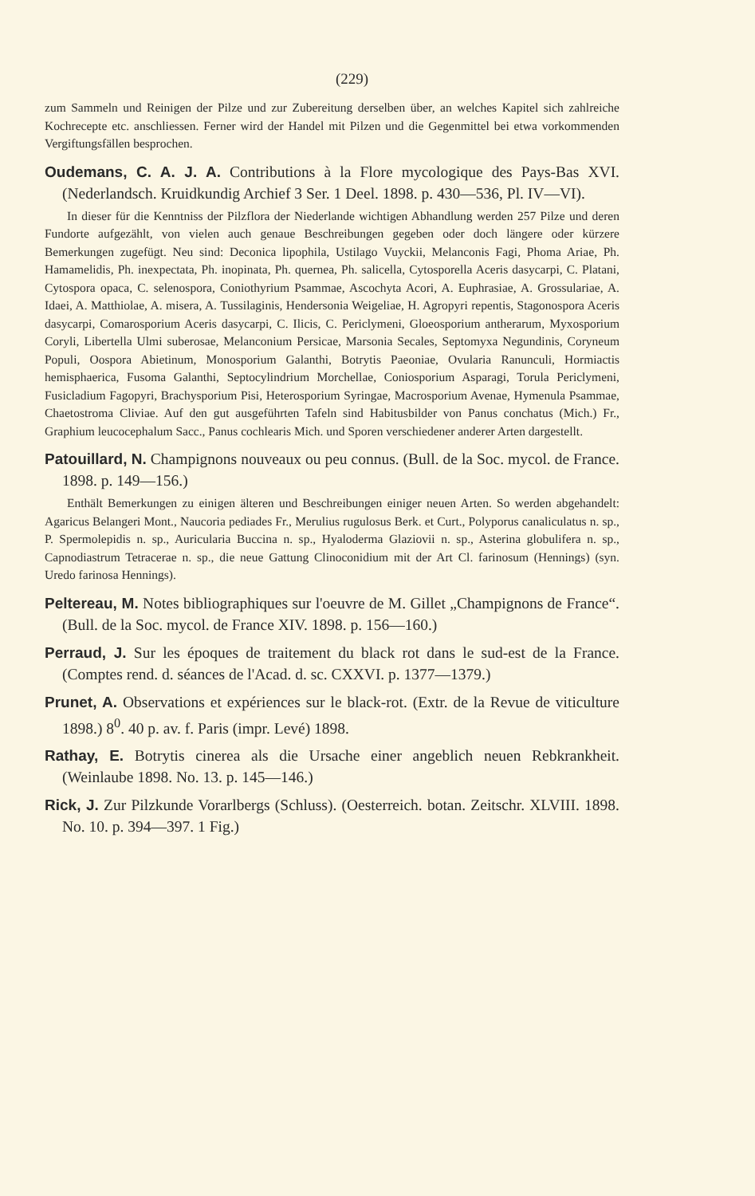(229)
zum Sammeln und Reinigen der Pilze und zur Zubereitung derselben über, an welches Kapitel sich zahlreiche Kochrecepte etc. anschliessen. Ferner wird der Handel mit Pilzen und die Gegenmittel bei etwa vorkommenden Vergiftungsfällen besprochen.
Oudemans, C. A. J. A. Contributions à la Flore mycologique des Pays-Bas XVI. (Nederlandsch. Kruidkundig Archief 3 Ser. 1 Deel. 1898. p. 430—536, Pl. IV—VI).
In dieser für die Kenntniss der Pilzflora der Niederlande wichtigen Abhandlung werden 257 Pilze und deren Fundorte aufgezählt, von vielen auch genaue Beschreibungen gegeben oder doch längere oder kürzere Bemerkungen zugefügt. Neu sind: Deconica lipophila, Ustilago Vuyckii, Melanconis Fagi, Phoma Ariae, Ph. Hamamelidis, Ph. inexpectata, Ph. inopinata, Ph. quernea, Ph. salicella, Cytosporella Aceris dasycarpi, C. Platani, Cytospora opaca, C. selenospora, Coniothyrium Psammae, Ascochyta Acori, A. Euphrasiae, A. Grossulariae, A. Idaei, A. Matthiolae, A. misera, A. Tussilaginis, Hendersonia Weigeliae, H. Agropyri repentis, Stagonospora Aceris dasycarpi, Comarosporium Aceris dasycarpi, C. Ilicis, C. Periclymeni, Gloeosporium antherarum, Myxosporium Coryli, Libertella Ulmi suberosae, Melanconium Persicae, Marsonia Secales, Septomyxa Negundinis, Coryneum Populi, Oospora Abietinum, Monosporium Galanthi, Botrytis Paeoniae, Ovularia Ranunculi, Hormiactis hemisphaerica, Fusoma Galanthi, Septocylindrium Morchellae, Coniosporium Asparagi, Torula Periclymeni, Fusicladium Fagopyri, Brachysporium Pisi, Heterosporium Syringae, Macrosporium Avenae, Hymenula Psammae, Chaetostroma Cliviae. Auf den gut ausgeführten Tafeln sind Habitusbilder von Panus conchatus (Mich.) Fr., Graphium leucocephalum Sacc., Panus cochlearis Mich. und Sporen verschiedener anderer Arten dargestellt.
Patouillard, N. Champignons nouveaux ou peu connus. (Bull. de la Soc. mycol. de France. 1898. p. 149—156.)
Enthält Bemerkungen zu einigen älteren und Beschreibungen einiger neuen Arten. So werden abgehandelt: Agaricus Belangeri Mont., Naucoria pediades Fr., Merulius rugulosus Berk. et Curt., Polyporus canaliculatus n. sp., P. Spermolepidis n. sp., Auricularia Buccina n. sp., Hyaloderma Glaziovii n. sp., Asterina globulifera n. sp., Capnodiastrum Tetracerae n. sp., die neue Gattung Clinoconidium mit der Art Cl. farinosum (Hennings) (syn. Uredo farinosa Hennings).
Peltereau, M. Notes bibliographiques sur l'oeuvre de M. Gillet „Champignons de France“. (Bull. de la Soc. mycol. de France XIV. 1898. p. 156—160.)
Perraud, J. Sur les époques de traitement du black rot dans le sud-est de la France. (Comptes rend. d. séances de l'Acad. d. sc. CXXVI. p. 1377—1379.)
Prunet, A. Observations et expériences sur le black-rot. (Extr. de la Revue de viticulture 1898.) 8<sup>0</sup>. 40 p. av. f. Paris (impr. Levé) 1898.
Rathay, E. Botrytis cinerea als die Ursache einer angeblich neuen Rebkrankheit. (Weinlaube 1898. No. 13. p. 145—146.)
Rick, J. Zur Pilzkunde Vorarlbergs (Schluss). (Oesterreich. botan. Zeitschr. XLVIII. 1898. No. 10. p. 394—397. 1 Fig.)